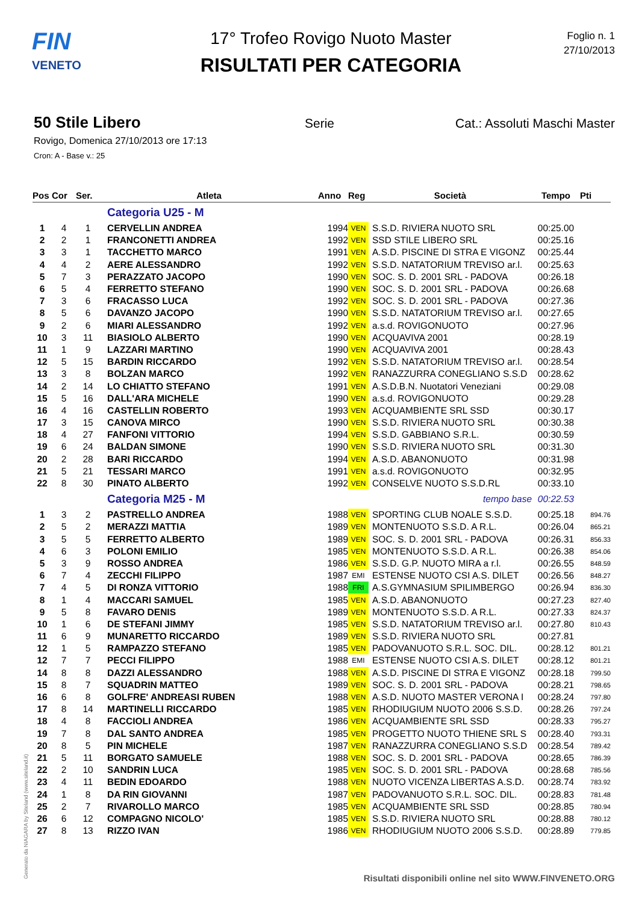FIN
VENETO
17° Trofeo Rovigo Nuoto Master
RISULTATI PER CATEGORIA
Foglio n. 1
27/10/2013
50 Stile Libero Serie Cat.: Assoluti Maschi Master
Rovigo, Domenica 27/10/2013 ore 17:13
Cron: A - Base v.: 25
| Pos | Cor | Ser. | Atleta | Anno | Reg | Società | Tempo | Pti |
| --- | --- | --- | --- | --- | --- | --- | --- | --- |
| | | | Categoria U25 - M | | | | | |
| 1 | 4 | 1 | CERVELLIN ANDREA | 1994 | VEN | S.S.D. RIVIERA NUOTO SRL | 00:25.00 | |
| 2 | 2 | 1 | FRANCONETTI ANDREA | 1992 | VEN | SSD STILE LIBERO SRL | 00:25.16 | |
| 3 | 3 | 1 | TACCHETTO MARCO | 1991 | VEN | A.S.D. PISCINE DI STRA E VIGONZ | 00:25.44 | |
| 4 | 4 | 2 | AERE ALESSANDRO | 1992 | VEN | S.S.D. NATATORIUM TREVISO ar.l. | 00:25.63 | |
| 5 | 7 | 3 | PERAZZATO JACOPO | 1990 | VEN | SOC. S. D. 2001 SRL - PADOVA | 00:26.18 | |
| 6 | 5 | 4 | FERRETTO STEFANO | 1990 | VEN | SOC. S. D. 2001 SRL - PADOVA | 00:26.68 | |
| 7 | 3 | 6 | FRACASSO LUCA | 1992 | VEN | SOC. S. D. 2001 SRL - PADOVA | 00:27.36 | |
| 8 | 5 | 6 | DAVANZO JACOPO | 1990 | VEN | S.S.D. NATATORIUM TREVISO ar.l. | 00:27.65 | |
| 9 | 2 | 6 | MIARI ALESSANDRO | 1992 | VEN | a.s.d. ROVIGONUOTO | 00:27.96 | |
| 10 | 3 | 11 | BIASIOLO ALBERTO | 1990 | VEN | ACQUAVIVA 2001 | 00:28.19 | |
| 11 | 1 | 9 | LAZZARI MARTINO | 1990 | VEN | ACQUAVIVA 2001 | 00:28.43 | |
| 12 | 5 | 15 | BARDIN RICCARDO | 1992 | VEN | S.S.D. NATATORIUM TREVISO ar.l. | 00:28.54 | |
| 13 | 3 | 8 | BOLZAN MARCO | 1992 | VEN | RANAZZURRA CONEGLIANO S.S.D | 00:28.62 | |
| 14 | 2 | 14 | LO CHIATTO STEFANO | 1991 | VEN | A.S.D.B.N. Nuotatori Veneziani | 00:29.08 | |
| 15 | 5 | 16 | DALL'ARA MICHELE | 1990 | VEN | a.s.d. ROVIGONUOTO | 00:29.28 | |
| 16 | 4 | 16 | CASTELLIN ROBERTO | 1993 | VEN | ACQUAMBIENTE SRL SSD | 00:30.17 | |
| 17 | 3 | 15 | CANOVA MIRCO | 1990 | VEN | S.S.D. RIVIERA NUOTO SRL | 00:30.38 | |
| 18 | 4 | 27 | FANFONI VITTORIO | 1994 | VEN | S.S.D. GABBIANO S.R.L. | 00:30.59 | |
| 19 | 6 | 24 | BALDAN SIMONE | 1990 | VEN | S.S.D. RIVIERA NUOTO SRL | 00:31.30 | |
| 20 | 2 | 28 | BARI RICCARDO | 1994 | VEN | A.S.D. ABANONUOTO | 00:31.98 | |
| 21 | 5 | 21 | TESSARI MARCO | 1991 | VEN | a.s.d. ROVIGONUOTO | 00:32.95 | |
| 22 | 8 | 30 | PINATO ALBERTO | 1992 | VEN | CONSELVE NUOTO S.S.D.RL | 00:33.10 | |
| | | | Categoria M25 - M | | | tempo base | 00:22.53 | |
| 1 | 3 | 2 | PASTRELLO ANDREA | 1988 | VEN | SPORTING CLUB NOALE S.S.D. | 00:25.18 | 894.76 |
| 2 | 5 | 2 | MERAZZI MATTIA | 1989 | VEN | MONTENUOTO S.S.D. A R.L. | 00:26.04 | 865.21 |
| 3 | 5 | 5 | FERRETTO ALBERTO | 1989 | VEN | SOC. S. D. 2001 SRL - PADOVA | 00:26.31 | 856.33 |
| 4 | 6 | 3 | POLONI EMILIO | 1985 | VEN | MONTENUOTO S.S.D. A R.L. | 00:26.38 | 854.06 |
| 5 | 3 | 9 | ROSSO ANDREA | 1986 | VEN | S.S.D. G.P. NUOTO MIRA a r.l. | 00:26.55 | 848.59 |
| 6 | 7 | 4 | ZECCHI FILIPPO | 1987 | EMI | ESTENSE NUOTO CSI A.S. DILET | 00:26.56 | 848.27 |
| 7 | 4 | 5 | DI RONZA VITTORIO | 1988 | FRI | A.S.GYMNASIUM SPILIMBERGO | 00:26.94 | 836.30 |
| 8 | 1 | 4 | MACCARI SAMUEL | 1985 | VEN | A.S.D. ABANONUOTO | 00:27.23 | 827.40 |
| 9 | 5 | 8 | FAVARO DENIS | 1989 | VEN | MONTENUOTO S.S.D. A R.L. | 00:27.33 | 824.37 |
| 10 | 1 | 6 | DE STEFANI JIMMY | 1985 | VEN | S.S.D. NATATORIUM TREVISO ar.l. | 00:27.80 | 810.43 |
| 11 | 6 | 9 | MUNARETTO RICCARDO | 1989 | VEN | S.S.D. RIVIERA NUOTO SRL | 00:27.81 | |
| 12 | 1 | 5 | RAMPAZZO STEFANO | 1985 | VEN | PADOVANUOTO S.R.L. SOC. DIL. | 00:28.12 | 801.21 |
| 12 | 7 | 7 | PECCI FILIPPO | 1988 | EMI | ESTENSE NUOTO CSI A.S. DILET | 00:28.12 | 801.21 |
| 14 | 8 | 8 | DAZZI ALESSANDRO | 1988 | VEN | A.S.D. PISCINE DI STRA E VIGONZ | 00:28.18 | 799.50 |
| 15 | 8 | 7 | SQUADRIN MATTEO | 1989 | VEN | SOC. S. D. 2001 SRL - PADOVA | 00:28.21 | 798.65 |
| 16 | 6 | 8 | GOLFRE' ANDREASI RUBEN | 1988 | VEN | A.S.D. NUOTO MASTER VERONA I | 00:28.24 | 797.80 |
| 17 | 8 | 14 | MARTINELLI RICCARDO | 1985 | VEN | RHODIUGIUM NUOTO 2006 S.S.D. | 00:28.26 | 797.24 |
| 18 | 4 | 8 | FACCIOLI ANDREA | 1986 | VEN | ACQUAMBIENTE SRL SSD | 00:28.33 | 795.27 |
| 19 | 7 | 8 | DAL SANTO ANDREA | 1985 | VEN | PROGETTO NUOTO THIENE SRL S | 00:28.40 | 793.31 |
| 20 | 8 | 5 | PIN MICHELE | 1987 | VEN | RANAZZURRA CONEGLIANO S.S.D | 00:28.54 | 789.42 |
| 21 | 5 | 11 | BORGATO SAMUELE | 1988 | VEN | SOC. S. D. 2001 SRL - PADOVA | 00:28.65 | 786.39 |
| 22 | 2 | 10 | SANDRIN LUCA | 1985 | VEN | SOC. S. D. 2001 SRL - PADOVA | 00:28.68 | 785.56 |
| 23 | 4 | 11 | BEDIN EDOARDO | 1988 | VEN | NUOTO VICENZA LIBERTAS A.S.D. | 00:28.74 | 783.92 |
| 24 | 1 | 8 | DA RIN GIOVANNI | 1987 | VEN | PADOVANUOTO S.R.L. SOC. DIL. | 00:28.83 | 781.48 |
| 25 | 2 | 7 | RIVAROLLO MARCO | 1985 | VEN | ACQUAMBIENTE SRL SSD | 00:28.85 | 780.94 |
| 26 | 6 | 12 | COMPAGNO NICOLO' | 1985 | VEN | S.S.D. RIVIERA NUOTO SRL | 00:28.88 | 780.12 |
| 27 | 8 | 13 | RIZZO IVAN | 1986 | VEN | RHODIUGIUM NUOTO 2006 S.S.D. | 00:28.89 | 779.85 |
Generato da NIAGARA by Siteland (www.siteland.it)
Risultati disponibili online nel sito WWW.FINVENETO.ORG